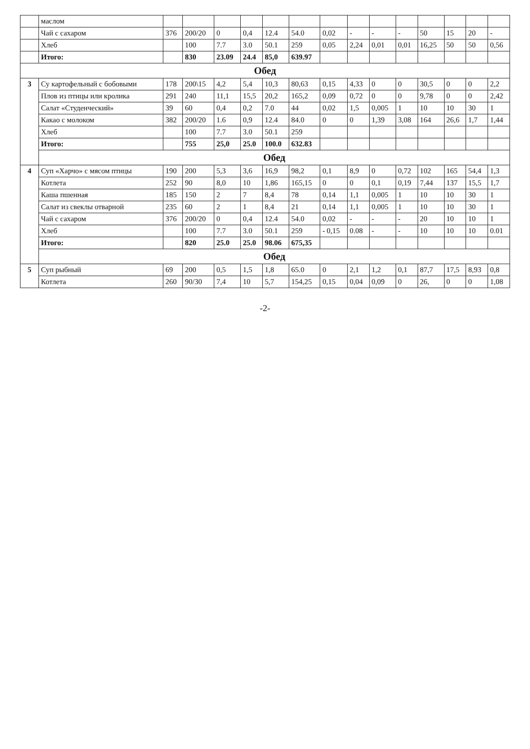| | маслом | | | | | | | | | | | | | | |
| | Чай с сахаром | 376 | 200/20 | 0 | 0,4 | 12.4 | 54.0 | 0,02 | - | - | - | 50 | 15 | 20 | - |
| | Хлеб | | 100 | 7.7 | 3.0 | 50.1 | 259 | 0,05 | 2,24 | 0,01 | 0,01 | 16,25 | 50 | 50 | 0,56 |
| | Итого: | | 830 | 23.09 | 24.4 | 85,0 | 639.97 | | | | | | | | |
| Обед | | | | | | | | | | | | | | | |
| 3 | Су картофельный с бобовыми | 178 | 200\15 | 4,2 | 5,4 | 10,3 | 80,63 | 0,15 | 4,33 | 0 | 0 | 30,5 | 0 | 0 | 2,2 |
| | Плов из птицы или кролика | 291 | 240 | 11,1 | 15,5 | 20,2 | 165,2 | 0,09 | 0,72 | 0 | 0 | 9,78 | 0 | 0 | 2,42 |
| | Салат «Студенческий» | 39 | 60 | 0,4 | 0,2 | 7.0 | 44 | 0,02 | 1,5 | 0,005 | 1 | 10 | 10 | 30 | 1 |
| | Какао с молоком | 382 | 200/20 | 1.6 | 0,9 | 12.4 | 84.0 | 0 | 0 | 1,39 | 3,08 | 164 | 26,6 | 1,7 | 1,44 |
| | Хлеб | | 100 | 7.7 | 3.0 | 50.1 | 259 | | | | | | | | |
| | Итого: | | 755 | 25,0 | 25.0 | 100.0 | 632.83 | | | | | | | | |
| | Обед | | | | | | | | | | | | | | |
| 4 | Суп «Харчо» с мясом птицы | 190 | 200 | 5,3 | 3,6 | 16,9 | 98,2 | 0,1 | 8,9 | 0 | 0,72 | 102 | 165 | 54,4 | 1,3 |
| | Котлета | 252 | 90 | 8,0 | 10 | 1,86 | 165,15 | 0 | 0 | 0,1 | 0,19 | 7,44 | 137 | 15,5 | 1,7 |
| | Каша пшенная | 185 | 150 | 2 | 7 | 8,4 | 78 | 0,14 | 1,1 | 0,005 | 1 | 10 | 10 | 30 | 1 |
| | Салат из свеклы отварной | 235 | 60 | 2 | 1 | 8,4 | 21 | 0,14 | 1,1 | 0,005 | 1 | 10 | 10 | 30 | 1 |
| | Чай с сахаром | 376 | 200/20 | 0 | 0,4 | 12.4 | 54.0 | 0,02 | - | - | - | 20 | 10 | 10 | 1 |
| | Хлеб | | 100 | 7.7 | 3.0 | 50.1 | 259 | - 0,15 | 0.08 | - | - | 10 | 10 | 10 | 0.01 |
| | Итого: | | 820 | 25.0 | 25.0 | 98.06 | 675,35 | | | | | | | | |
| | Обед | | | | | | | | | | | | | | |
| 5 | Суп рыбный | 69 | 200 | 0,5 | 1,5 | 1,8 | 65.0 | 0 | 2,1 | 1,2 | 0,1 | 87,7 | 17,5 | 8,93 | 0,8 |
| | Котлета | 260 | 90/30 | 7,4 | 10 | 5,7 | 154,25 | 0,15 | 0,04 | 0,09 | 0 | 26, | 0 | 0 | 1,08 |
-2-